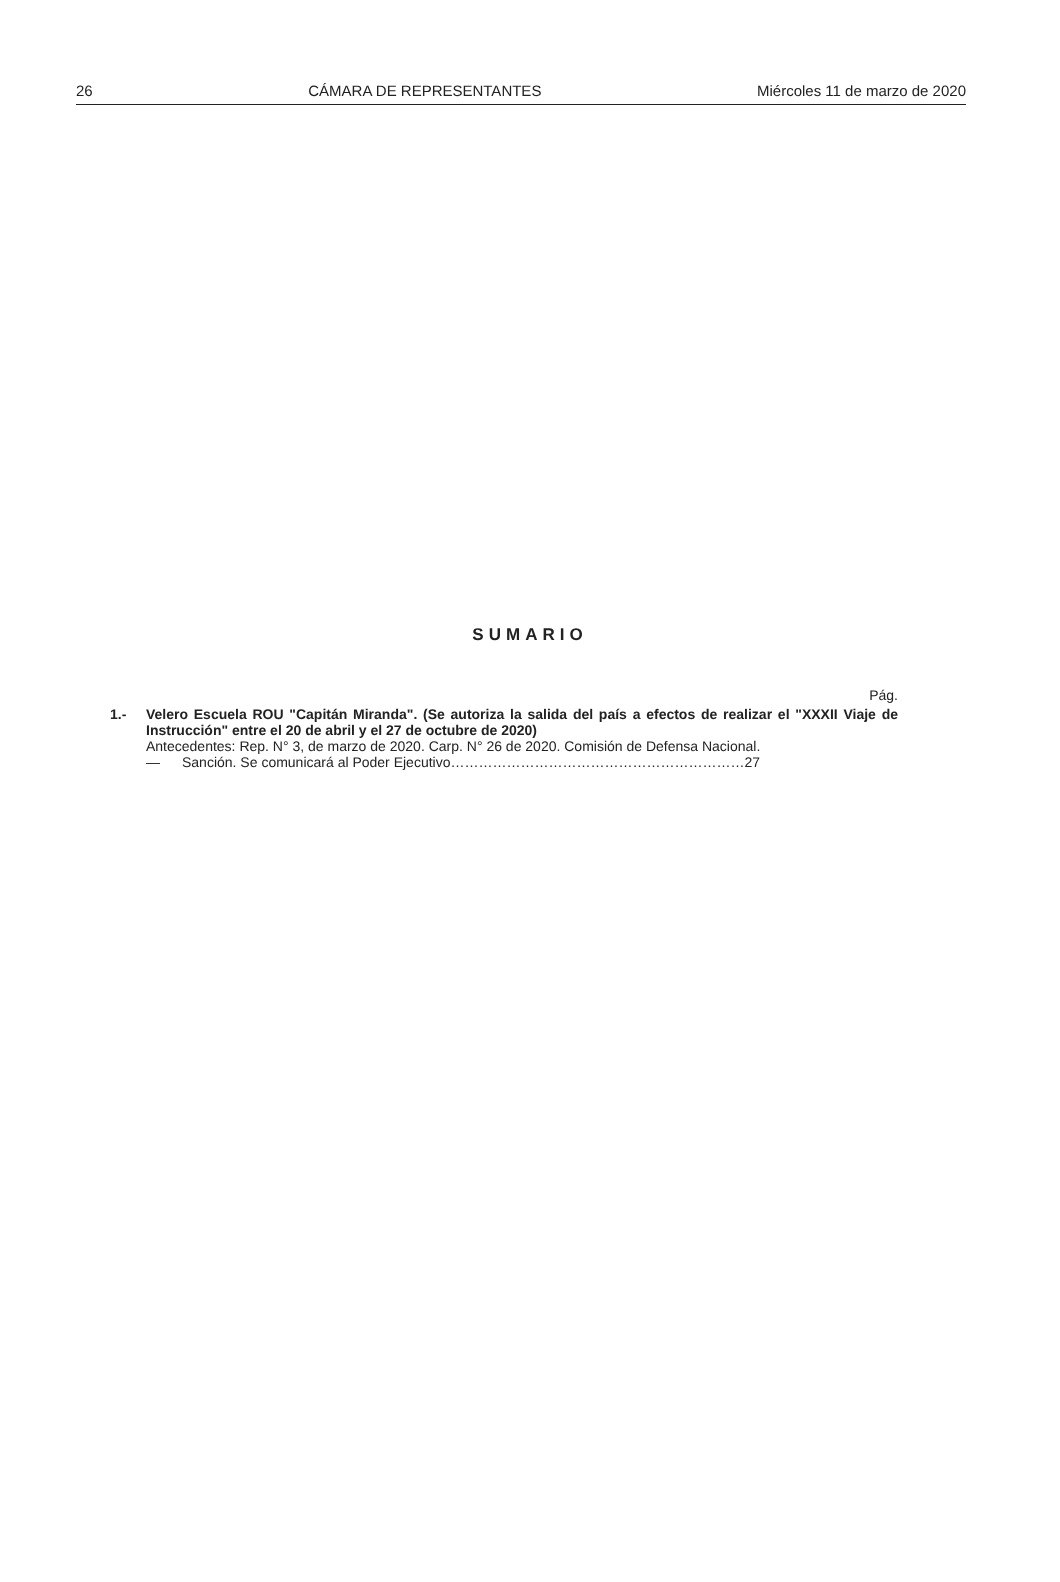26 CÁMARA DE REPRESENTANTES Miércoles 11 de marzo de 2020
SUMARIO
Pág.
1.- Velero Escuela ROU "Capitán Miranda". (Se autoriza la salida del país a efectos de realizar el "XXXII Viaje de Instrucción" entre el 20 de abril y el 27 de octubre de 2020)
Antecedentes: Rep. N° 3, de marzo de 2020. Carp. N° 26 de 2020. Comisión de Defensa Nacional.
— Sanción. Se comunicará al Poder Ejecutivo………………………………………………………27